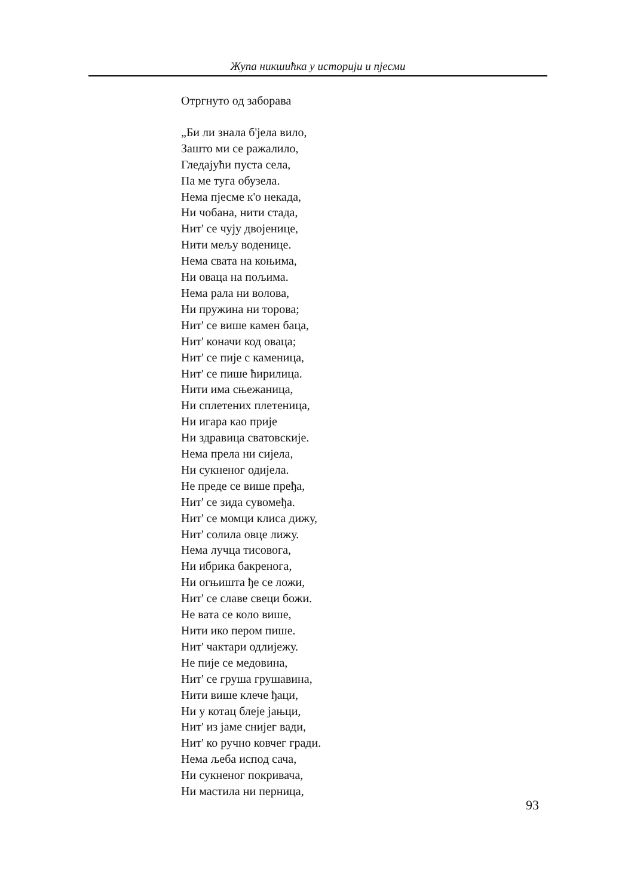Жупа никшићка у историји и пјесми
Отргнуто од заборава
„Би ли знала б'јела вило,
Зашто ми се ражалило,
Гледајући пуста села,
Па ме туга обузела.
Нема пјесме к'о некада,
Ни чобана, нити стада,
Нит' се чују двојенице,
Нити мељу воденице.
Нема свата на коњима,
Ни оваца на пољима.
Нема рала ни волова,
Ни пружина ни торова;
Нит' се више камен баца,
Нит' коначи код оваца;
Нит' се пије с каменица,
Нит' се пише ћирилица.
Нити има сњежаница,
Ни сплетених плетеница,
Ни игара као прије
Ни здравица сватовскије.
Нема прела ни сијела,
Ни сукненог одијела.
Не преде се више пређа,
Нит' се зида сувомеђа.
Нит' се момци клиса дижу,
Нит' солила овце лижу.
Нема лучца тисовога,
Ни ибрика бакренога,
Ни огњишта ђе се ложи,
Нит' се славе свеци божи.
Не вата се коло више,
Нити ико пером пише.
Нит' чактари одлијежу.
Не пије се медовина,
Нит' се груша грушавина,
Нити више клече ђаци,
Ни у котац блеје јањци,
Нит' из јаме снијег вади,
Нит' ко ручно ковчег гради.
Нема љеба испод сача,
Ни сукненог покривача,
Ни мастила ни перница,
93